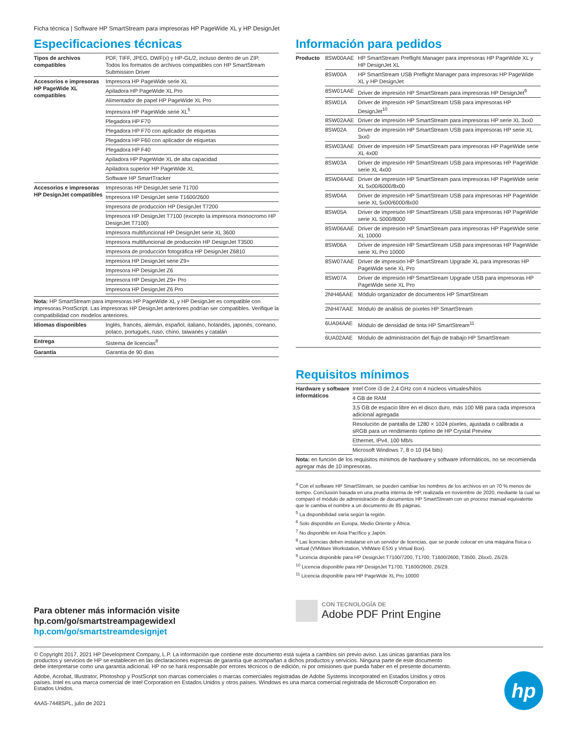Ficha técnica | Software HP SmartStream para impresoras HP PageWide XL y HP DesignJet
Especificaciones técnicas
| Tipos de archivos compatibles | PDF, TIFF, JPEG, DWF(x) y HP-GL/2, incluso dentro de un ZIP. Todos los formatos de archivos compatibles con HP SmartStream Submission Driver |
| Accesorios e impresoras HP PageWide XL compatibles | Impresora HP PageWide serie XL |
| | Apiladora HP PageWide XL Pro |
| | Alimentador de papel HP PageWide XL Pro |
| | Impresora HP PageWide serie XL<sup>5</sup> |
| | Plegadora HP F70 |
| | Plegadora HP F70 con aplicador de etiquetas |
| | Plegadora HP F60 con aplicador de etiquetas |
| | Plegadora HP F40 |
| | Apiladora HP PageWide XL de alta capacidad |
| | Apiladora superior HP PageWide XL |
| | Software HP SmartTracker |
| Accesorios e impresoras HP DesignJet compatibles | Impresoras HP DesignJet serie T1700 |
| | Impresora HP DesignJet serie T1600/2600 |
| | Impresora de producción HP DesignJet T7200 |
| | Impresora HP DesignJet T7100 (excepto la impresora monocromo HP DesignJet T7100) |
| | Impresora multifuncional HP DesignJet serie XL 3600 |
| | Impresora multifuncional de producción HP DesignJet T3500 |
| | Impresora de producción fotográfica HP DesignJet Z6810 |
| | Impresora HP DesignJet serie Z9+ |
| | Impresora HP DesignJet Z6 |
| | Impresora HP DesignJet Z9+ Pro |
| | Impresora HP DesignJet Z6 Pro |
Nota: HP SmartStream para impresoras HP PageWide XL y HP DesignJet es compatible con impresoras PostScript. Las impresoras HP DesignJet anteriores podrían ser compatibles. Verifique la compatibilidad con modelos anteriores.
| Idiomas disponibles | Inglés, francés, alemán, español, italiano, holandés, japonés, coreano, polaco, portugués, ruso, chino, taiwanés y catalán |
| Entrega | Sistema de licencias<sup>8</sup> |
| Garantía | Garantía de 90 días |
Información para pedidos
| Producto | 8SW00AAE | HP SmartStream Preflight Manager para impresoras HP PageWide XL y HP DesignJet XL |
| | 8SW00A | HP SmartStream USB Preflight Manager para impresoras HP PageWide XL y HP DesignJet |
| | 8SW01AAE | Driver de impresión HP SmartStream para impresoras HP DesignJet<sup>9</sup> |
| | 8SW01A | Driver de impresión HP SmartStream USB para impresoras HP DesignJet<sup>10</sup> |
| | 8SW02AAE | Driver de impresión HP SmartStream para impresoras HP serie XL 3xx0 |
| | 8SW02A | Driver de impresión HP SmartStream USB para impresoras HP serie XL 3xx0 |
| | 8SW03AAE | Driver de impresión HP SmartStream para impresoras HP PageWide serie XL 4x00 |
| | 8SW03A | Driver de impresión HP SmartStream USB para impresoras HP PageWide serie XL 4x00 |
| | 8SW04AAE | Driver de impresión HP SmartStream para impresoras HP PageWide serie XL 5x00/6000/8x00 |
| | 8SW04A | Driver de impresión HP SmartStream USB para impresoras HP PageWide serie XL 5x00/6000/8x00 |
| | 8SW05A | Driver de impresión HP SmartStream USB para impresoras HP PageWide serie XL 5000/8000 |
| | 8SW06AAE | Driver de impresión HP SmartStream para impresoras HP PageWide serie XL 10000 |
| | 8SW06A | Driver de impresión HP SmartStream USB para impresoras HP PageWide serie XL Pro 10000 |
| | 8SW07AAE | Driver de impresión HP SmartStream Upgrade XL para impresoras HP PageWide serie XL Pro |
| | 8SW07A | Driver de impresión HP SmartStream Upgrade USB para impresoras HP PageWide serie XL Pro |
| | 2NH46AAE | Módulo organizador de documentos HP SmartStream |
| | 2NH47AAE | Módulo de análisis de píxeles HP SmartStream |
| | 6UA04AAE | Módulo de densidad de tinta HP SmartStream<sup>11</sup> |
| | 6UA02AAE | Módulo de administración del flujo de trabajo HP SmartStream |
Requisitos mínimos
| Hardware y software informáticos | Intel Core i3 de 2,4 GHz con 4 núcleos virtuales/hilos |
| | 4 GB de RAM |
| | 3,5 GB de espacio libre en el disco duro, más 100 MB para cada impresora adicional agregada |
| | Resolución de pantalla de 1280 × 1024 píxeles, ajustada o calibrada a sRGB para un rendimiento óptimo de HP Crystal Preview |
| | Ethernet, IPv4, 100 Mb/s |
| | Microsoft Windows 7, 8 o 10 (64 bits) |
Nota: en función de los requisitos mínimos de hardware y software informáticos, no se recomienda agregar más de 10 impresoras.
<sup>4</sup> Con el software HP SmartStream, se pueden cambiar los nombres de los archivos en un 70 % menos de tiempo. Conclusión basada en una prueba interna de HP, realizada en noviembre de 2020, mediante la cual se comparó el módulo de administración de documentos HP SmartStream con un proceso manual equivalente que le cambia el nombre a un documento de 85 páginas.
<sup>5</sup> La disponibilidad varía según la región.
<sup>6</sup> Solo disponible en Europa, Medio Oriente y África.
<sup>7</sup> No disponible en Asia Pacífico y Japón.
<sup>8</sup> Las licencias deben instalarse en un servidor de licencias, que se puede colocar en una máquina física o virtual (VMWare Workstation, VMWare ESXi y Virtual Box).
<sup>9</sup> Licencia disponible para HP DesignJet T7100/7200, T1700, T1600/2600, T3500, Z6xx0, Z6/Z9.
<sup>10</sup> Licencia disponible para HP DesignJet T1700, T1600/2600, Z6/Z9.
<sup>11</sup> Licencia disponible para HP PageWide XL Pro 10000
Para obtener más información visite
hp.com/go/smartstreampagewidexl
hp.com/go/smartstreamdesignjet
CON TECNOLOGÍA DE
Adobe PDF Print Engine
© Copyright 2017, 2021 HP Development Company, L.P. La información que contiene este documento está sujeta a cambios sin previo aviso. Las únicas garantías para los productos y servicios de HP se establecen en las declaraciones expresas de garantía que acompañan a dichos productos y servicios. Ninguna parte de este documento debe interpretarse como una garantía adicional. HP no se hará responsable por errores técnicos o de edición, ni por omisiones que pueda haber en el presente documento.
Adobe, Acrobat, Illustrator, Photoshop y PostScript son marcas comerciales o marcas comerciales registradas de Adobe Systems Incorporated en Estados Unidos y otros países. Intel es una marca comercial de Intel Corporation en Estados Unidos y otros países. Windows es una marca comercial registrada de Microsoft Corporation en Estados Unidos.
4AA5-7448SPL, julio de 2021
hp